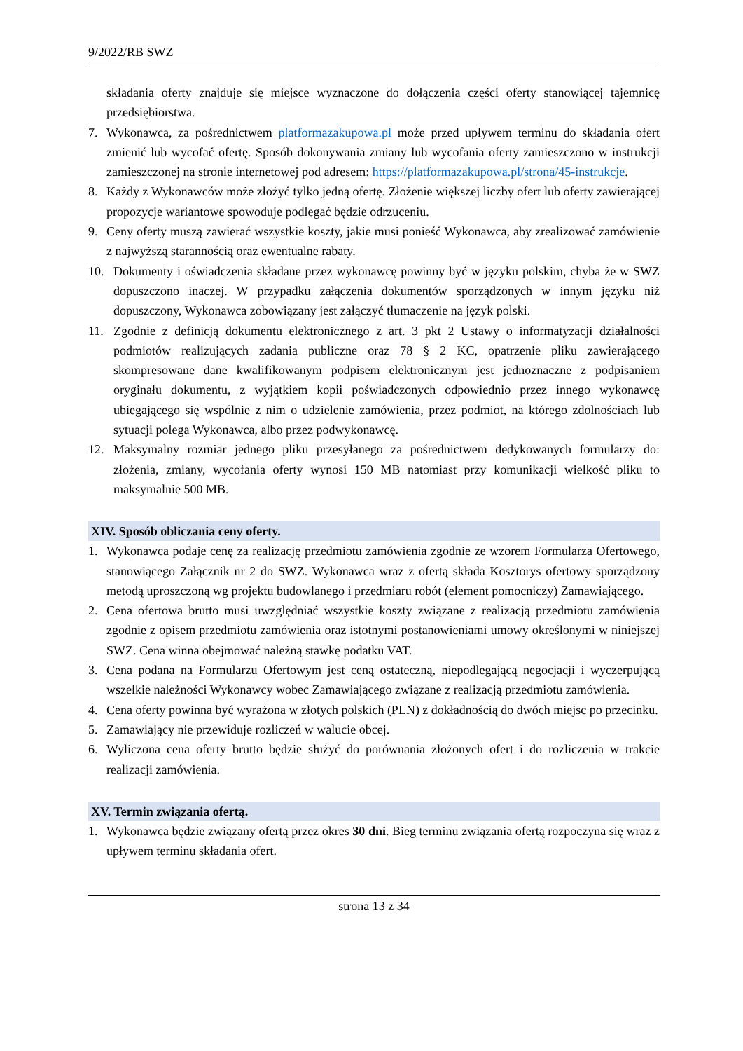9/2022/RB SWZ
składania oferty znajduje się miejsce wyznaczone do dołączenia części oferty stanowiącej tajemnicę przedsiębiorstwa.
7. Wykonawca, za pośrednictwem platformazakupowa.pl może przed upływem terminu do składania ofert zmienić lub wycofać ofertę. Sposób dokonywania zmiany lub wycofania oferty zamieszczono w instrukcji zamieszczonej na stronie internetowej pod adresem: https://platformazakupowa.pl/strona/45-instrukcje.
8. Każdy z Wykonawców może złożyć tylko jedną ofertę. Złożenie większej liczby ofert lub oferty zawierającej propozycje wariantowe spowoduje podlegać będzie odrzuceniu.
9. Ceny oferty muszą zawierać wszystkie koszty, jakie musi ponieść Wykonawca, aby zrealizować zamówienie z najwyższą starannością oraz ewentualne rabaty.
10. Dokumenty i oświadczenia składane przez wykonawcę powinny być w języku polskim, chyba że w SWZ dopuszczono inaczej. W przypadku załączenia dokumentów sporządzonych w innym języku niż dopuszczony, Wykonawca zobowiązany jest załączyć tłumaczenie na język polski.
11. Zgodnie z definicją dokumentu elektronicznego z art. 3 pkt 2 Ustawy o informatyzacji działalności podmiotów realizujących zadania publiczne oraz 78 § 2 KC, opatrzenie pliku zawierającego skompresowane dane kwalifikowanym podpisem elektronicznym jest jednoznaczne z podpisaniem oryginału dokumentu, z wyjątkiem kopii poświadczonych odpowiednio przez innego wykonawcę ubiegającego się wspólnie z nim o udzielenie zamówienia, przez podmiot, na którego zdolnościach lub sytuacji polega Wykonawca, albo przez podwykonawcę.
12. Maksymalny rozmiar jednego pliku przesyłanego za pośrednictwem dedykowanych formularzy do: złożenia, zmiany, wycofania oferty wynosi 150 MB natomiast przy komunikacji wielkość pliku to maksymalnie 500 MB.
XIV. Sposób obliczania ceny oferty.
1. Wykonawca podaje cenę za realizację przedmiotu zamówienia zgodnie ze wzorem Formularza Ofertowego, stanowiącego Załącznik nr 2 do SWZ. Wykonawca wraz z ofertą składa Kosztorys ofertowy sporządzony metodą uproszczoną wg projektu budowlanego i przedmiaru robót (element pomocniczy) Zamawiającego.
2. Cena ofertowa brutto musi uwzględniać wszystkie koszty związane z realizacją przedmiotu zamówienia zgodnie z opisem przedmiotu zamówienia oraz istotnymi postanowieniami umowy określonymi w niniejszej SWZ. Cena winna obejmować należną stawkę podatku VAT.
3. Cena podana na Formularzu Ofertowym jest ceną ostateczną, niepodlegającą negocjacji i wyczerpującą wszelkie należności Wykonawcy wobec Zamawiającego związane z realizacją przedmiotu zamówienia.
4. Cena oferty powinna być wyrażona w złotych polskich (PLN) z dokładnością do dwóch miejsc po przecinku.
5. Zamawiający nie przewiduje rozliczeń w walucie obcej.
6. Wyliczona cena oferty brutto będzie służyć do porównania złożonych ofert i do rozliczenia w trakcie realizacji zamówienia.
XV. Termin związania ofertą.
1. Wykonawca będzie związany ofertą przez okres 30 dni. Bieg terminu związania ofertą rozpoczyna się wraz z upływem terminu składania ofert.
strona 13 z 34